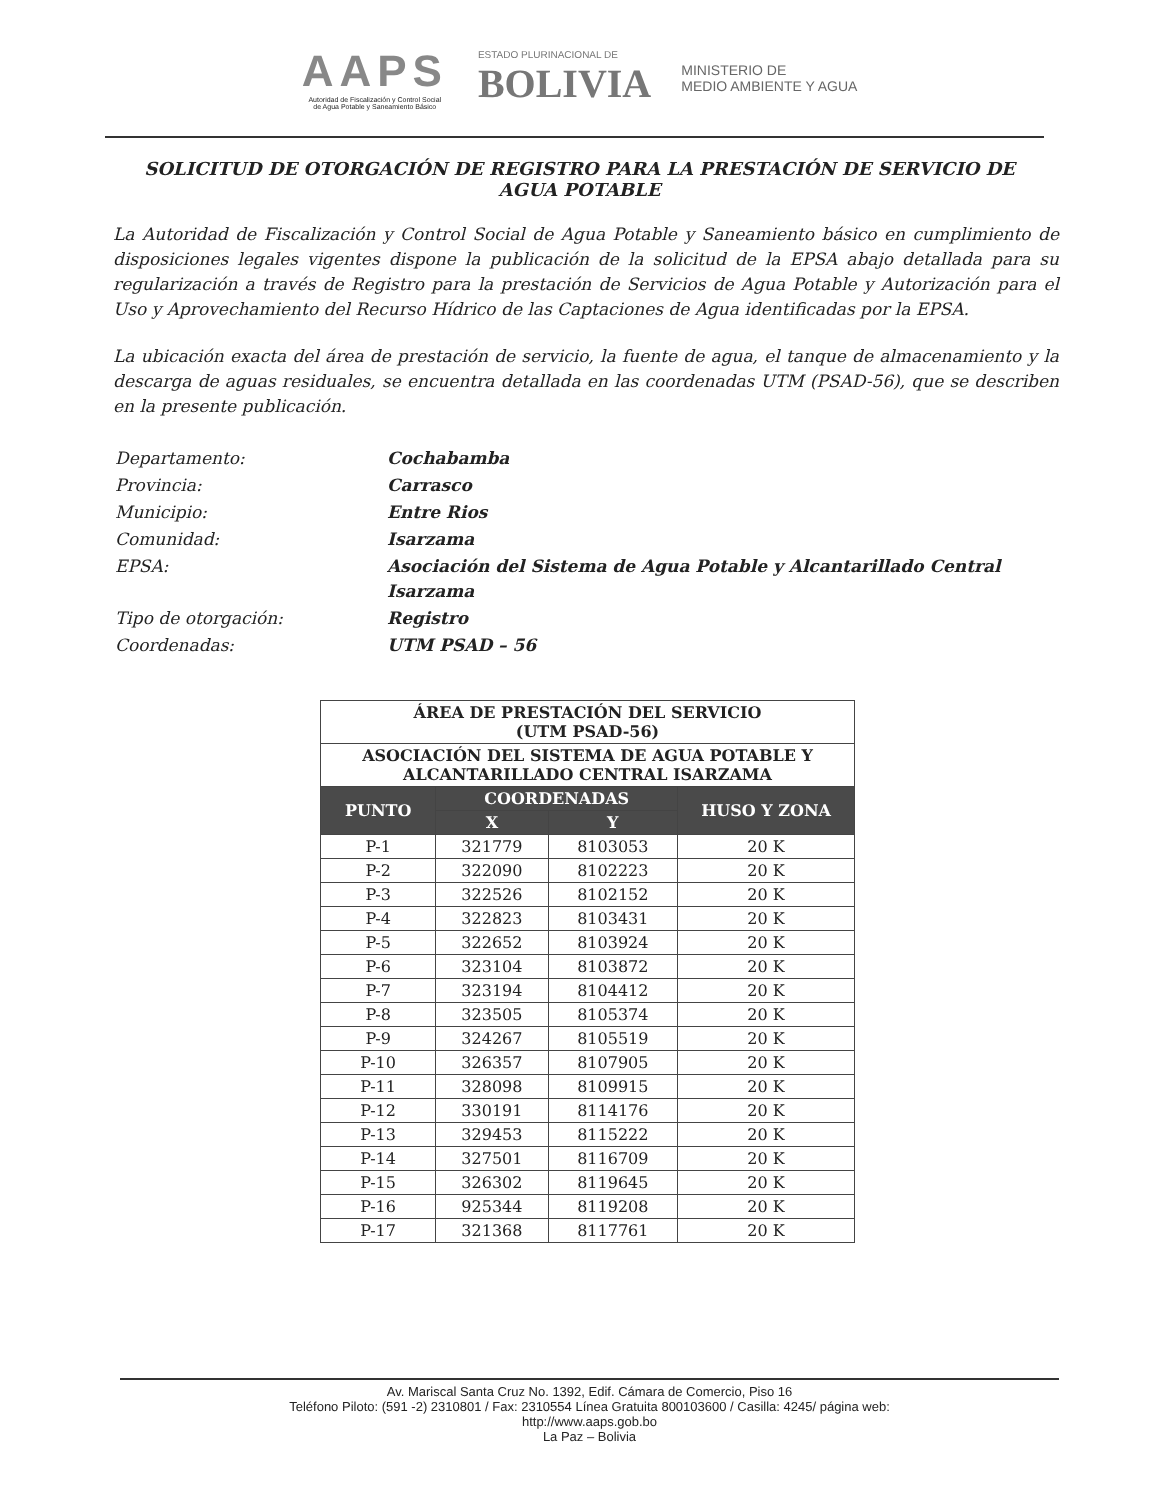AAPS
Autoridad de Fiscalización y Control Social
de Agua Potable y Saneamiento Básico
ESTADO PLURINACIONAL DE
BOLIVIA
MINISTERIO DE
MEDIO AMBIENTE Y AGUA
SOLICITUD DE OTORGACIÓN DE REGISTRO PARA LA PRESTACIÓN DE SERVICIO DE AGUA POTABLE
La Autoridad de Fiscalización y Control Social de Agua Potable y Saneamiento básico en cumplimiento de disposiciones legales vigentes dispone la publicación de la solicitud de la EPSA abajo detallada para su regularización a través de Registro para la prestación de Servicios de Agua Potable y Autorización para el Uso y Aprovechamiento del Recurso Hídrico de las Captaciones de Agua identificadas por la EPSA.
La ubicación exacta del área de prestación de servicio, la fuente de agua, el tanque de almacenamiento y la descarga de aguas residuales, se encuentra detallada en las coordenadas UTM (PSAD-56), que se describen en la presente publicación.
| Departamento: | Cochabamba |
| Provincia: | Carrasco |
| Municipio: | Entre Rios |
| Comunidad: | Isarzama |
| EPSA: | Asociación del Sistema de Agua Potable y Alcantarillado Central Isarzama |
| Tipo de otorgación: | Registro |
| Coordenadas: | UTM PSAD – 56 |
| ÁREA DE PRESTACIÓN DEL SERVICIO (UTM PSAD-56) | | | |
| --- | --- | --- | --- |
| ASOCIACIÓN DEL SISTEMA DE AGUA POTABLE Y ALCANTARILLADO CENTRAL ISARZAMA | | | |
| PUNTO | COORDENADAS | | HUSO Y ZONA |
| | X | Y | |
| P-1 | 321779 | 8103053 | 20 K |
| P-2 | 322090 | 8102223 | 20 K |
| P-3 | 322526 | 8102152 | 20 K |
| P-4 | 322823 | 8103431 | 20 K |
| P-5 | 322652 | 8103924 | 20 K |
| P-6 | 323104 | 8103872 | 20 K |
| P-7 | 323194 | 8104412 | 20 K |
| P-8 | 323505 | 8105374 | 20 K |
| P-9 | 324267 | 8105519 | 20 K |
| P-10 | 326357 | 8107905 | 20 K |
| P-11 | 328098 | 8109915 | 20 K |
| P-12 | 330191 | 8114176 | 20 K |
| P-13 | 329453 | 8115222 | 20 K |
| P-14 | 327501 | 8116709 | 20 K |
| P-15 | 326302 | 8119645 | 20 K |
| P-16 | 925344 | 8119208 | 20 K |
| P-17 | 321368 | 8117761 | 20 K |
Av. Mariscal Santa Cruz No. 1392, Edif. Cámara de Comercio, Piso 16
Teléfono Piloto: (591 -2) 2310801 / Fax: 2310554 Línea Gratuita 800103600 / Casilla: 4245/ página web:
http://www.aaps.gob.bo
La Paz – Bolivia